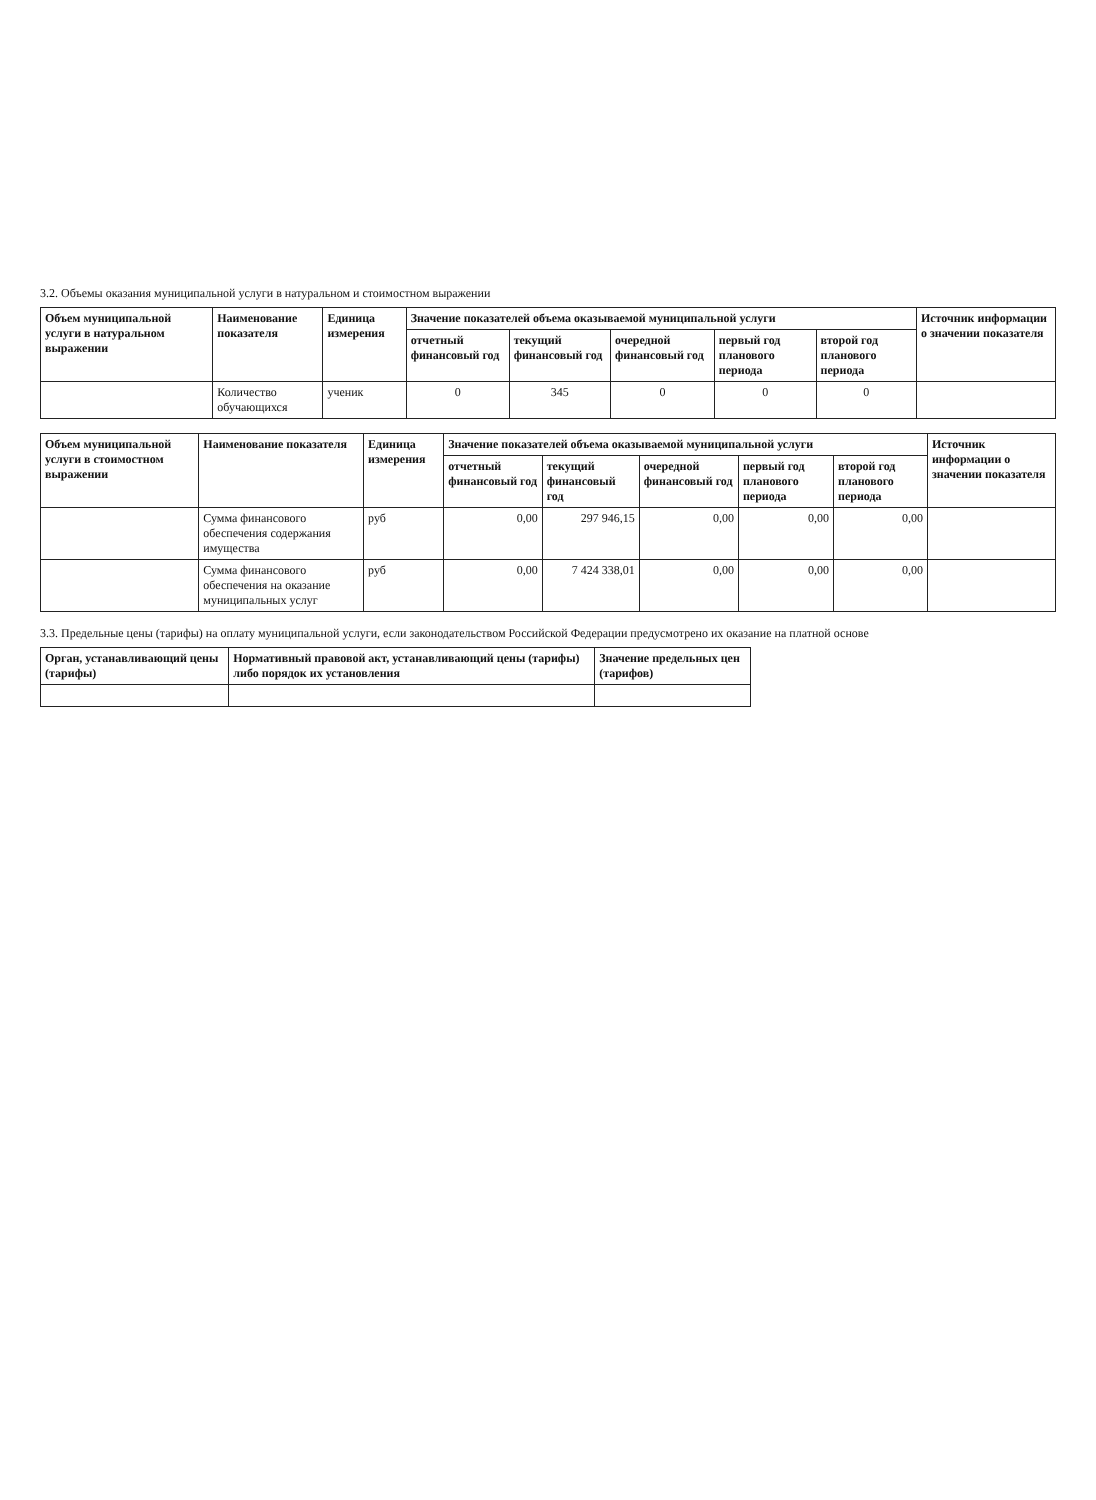3.2. Объемы оказания муниципальной услуги в натуральном и стоимостном выражении
| Объем муниципальной услуги в натуральном выражении | Наименование показателя | Единица измерения | Значение показателей объема оказываемой муниципальной услуги | | | | | Источник информации о значении показателя |
| --- | --- | --- | --- | --- | --- | --- | --- | --- |
| | | | отчетный финансовый год | текущий финансовый год | очередной финансовый год | первый год планового периода | второй год планового периода | |
| | Количество обучающихся | ученик | 0 | 345 | 0 | 0 | 0 | |
| Объем муниципальной услуги в стоимостном выражении | Наименование показателя | Единица измерения | Значение показателей объема оказываемой муниципальной услуги | | | | | Источник информации о значении показателя |
| --- | --- | --- | --- | --- | --- | --- | --- | --- |
| | | | отчетный финансовый год | текущий финансовый год | очередной финансовый год | первый год планового периода | второй год планового периода | |
| | Сумма финансового обеспечения содержания имущества | руб | 0,00 | 297 946,15 | 0,00 | 0,00 | 0,00 | |
| | Сумма финансового обеспечения на оказание муниципальных услуг | руб | 0,00 | 7 424 338,01 | 0,00 | 0,00 | 0,00 | |
3.3. Предельные цены (тарифы) на оплату муниципальной услуги, если законодательством Российской Федерации предусмотрено их оказание на платной основе
| Орган, устанавливающий цены (тарифы) | Нормативный правовой акт, устанавливающий цены (тарифы) либо порядок их установления | Значение предельных цен (тарифов) |
| --- | --- | --- |